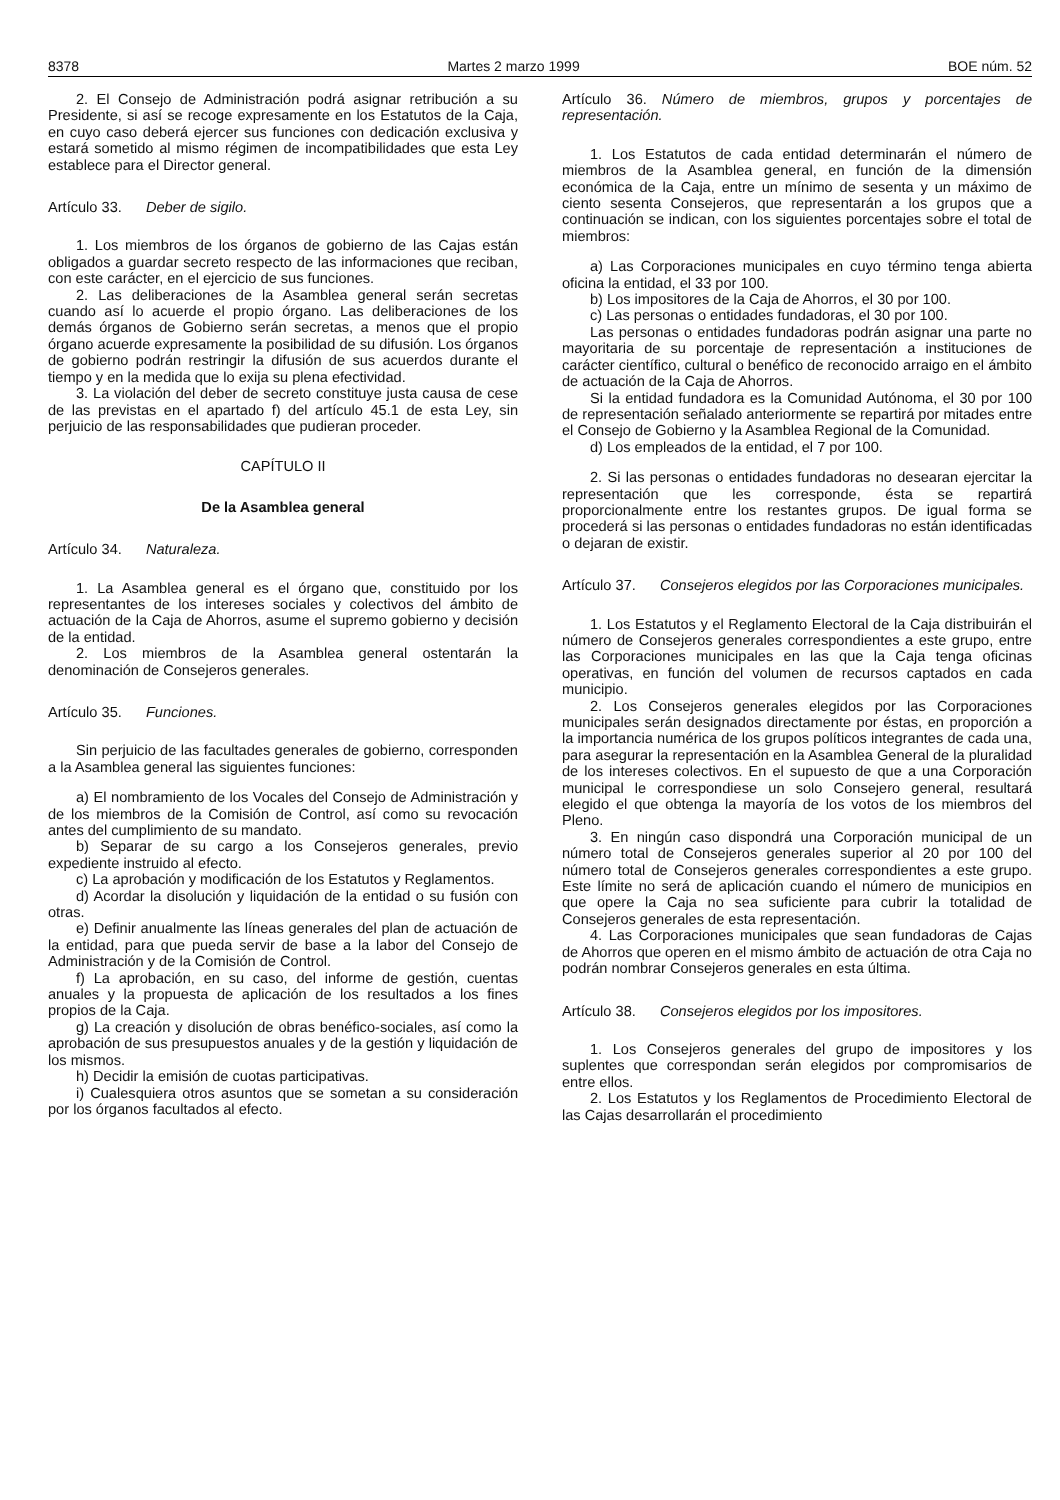8378 Martes 2 marzo 1999 BOE núm. 52
2. El Consejo de Administración podrá asignar retribución a su Presidente, si así se recoge expresamente en los Estatutos de la Caja, en cuyo caso deberá ejercer sus funciones con dedicación exclusiva y estará sometido al mismo régimen de incompatibilidades que esta Ley establece para el Director general.
Artículo 33. Deber de sigilo.
1. Los miembros de los órganos de gobierno de las Cajas están obligados a guardar secreto respecto de las informaciones que reciban, con este carácter, en el ejercicio de sus funciones.
2. Las deliberaciones de la Asamblea general serán secretas cuando así lo acuerde el propio órgano. Las deliberaciones de los demás órganos de Gobierno serán secretas, a menos que el propio órgano acuerde expresamente la posibilidad de su difusión. Los órganos de gobierno podrán restringir la difusión de sus acuerdos durante el tiempo y en la medida que lo exija su plena efectividad.
3. La violación del deber de secreto constituye justa causa de cese de las previstas en el apartado f) del artículo 45.1 de esta Ley, sin perjuicio de las responsabilidades que pudieran proceder.
CAPÍTULO II
De la Asamblea general
Artículo 34. Naturaleza.
1. La Asamblea general es el órgano que, constituido por los representantes de los intereses sociales y colectivos del ámbito de actuación de la Caja de Ahorros, asume el supremo gobierno y decisión de la entidad.
2. Los miembros de la Asamblea general ostentarán la denominación de Consejeros generales.
Artículo 35. Funciones.
Sin perjuicio de las facultades generales de gobierno, corresponden a la Asamblea general las siguientes funciones:
a) El nombramiento de los Vocales del Consejo de Administración y de los miembros de la Comisión de Control, así como su revocación antes del cumplimiento de su mandato.
b) Separar de su cargo a los Consejeros generales, previo expediente instruido al efecto.
c) La aprobación y modificación de los Estatutos y Reglamentos.
d) Acordar la disolución y liquidación de la entidad o su fusión con otras.
e) Definir anualmente las líneas generales del plan de actuación de la entidad, para que pueda servir de base a la labor del Consejo de Administración y de la Comisión de Control.
f) La aprobación, en su caso, del informe de gestión, cuentas anuales y la propuesta de aplicación de los resultados a los fines propios de la Caja.
g) La creación y disolución de obras benéfico-sociales, así como la aprobación de sus presupuestos anuales y de la gestión y liquidación de los mismos.
h) Decidir la emisión de cuotas participativas.
i) Cualesquiera otros asuntos que se sometan a su consideración por los órganos facultados al efecto.
Artículo 36. Número de miembros, grupos y porcentajes de representación.
1. Los Estatutos de cada entidad determinarán el número de miembros de la Asamblea general, en función de la dimensión económica de la Caja, entre un mínimo de sesenta y un máximo de ciento sesenta Consejeros, que representarán a los grupos que a continuación se indican, con los siguientes porcentajes sobre el total de miembros:
a) Las Corporaciones municipales en cuyo término tenga abierta oficina la entidad, el 33 por 100.
b) Los impositores de la Caja de Ahorros, el 30 por 100.
c) Las personas o entidades fundadoras, el 30 por 100.
Las personas o entidades fundadoras podrán asignar una parte no mayoritaria de su porcentaje de representación a instituciones de carácter científico, cultural o benéfico de reconocido arraigo en el ámbito de actuación de la Caja de Ahorros.
Si la entidad fundadora es la Comunidad Autónoma, el 30 por 100 de representación señalado anteriormente se repartirá por mitades entre el Consejo de Gobierno y la Asamblea Regional de la Comunidad.
d) Los empleados de la entidad, el 7 por 100.
2. Si las personas o entidades fundadoras no desearan ejercitar la representación que les corresponde, ésta se repartirá proporcionalmente entre los restantes grupos. De igual forma se procederá si las personas o entidades fundadoras no están identificadas o dejaran de existir.
Artículo 37. Consejeros elegidos por las Corporaciones municipales.
1. Los Estatutos y el Reglamento Electoral de la Caja distribuirán el número de Consejeros generales correspondientes a este grupo, entre las Corporaciones municipales en las que la Caja tenga oficinas operativas, en función del volumen de recursos captados en cada municipio.
2. Los Consejeros generales elegidos por las Corporaciones municipales serán designados directamente por éstas, en proporción a la importancia numérica de los grupos políticos integrantes de cada una, para asegurar la representación en la Asamblea General de la pluralidad de los intereses colectivos. En el supuesto de que a una Corporación municipal le correspondiese un solo Consejero general, resultará elegido el que obtenga la mayoría de los votos de los miembros del Pleno.
3. En ningún caso dispondrá una Corporación municipal de un número total de Consejeros generales superior al 20 por 100 del número total de Consejeros generales correspondientes a este grupo. Este límite no será de aplicación cuando el número de municipios en que opere la Caja no sea suficiente para cubrir la totalidad de Consejeros generales de esta representación.
4. Las Corporaciones municipales que sean fundadoras de Cajas de Ahorros que operen en el mismo ámbito de actuación de otra Caja no podrán nombrar Consejeros generales en esta última.
Artículo 38. Consejeros elegidos por los impositores.
1. Los Consejeros generales del grupo de impositores y los suplentes que correspondan serán elegidos por compromisarios de entre ellos.
2. Los Estatutos y los Reglamentos de Procedimiento Electoral de las Cajas desarrollarán el procedimiento